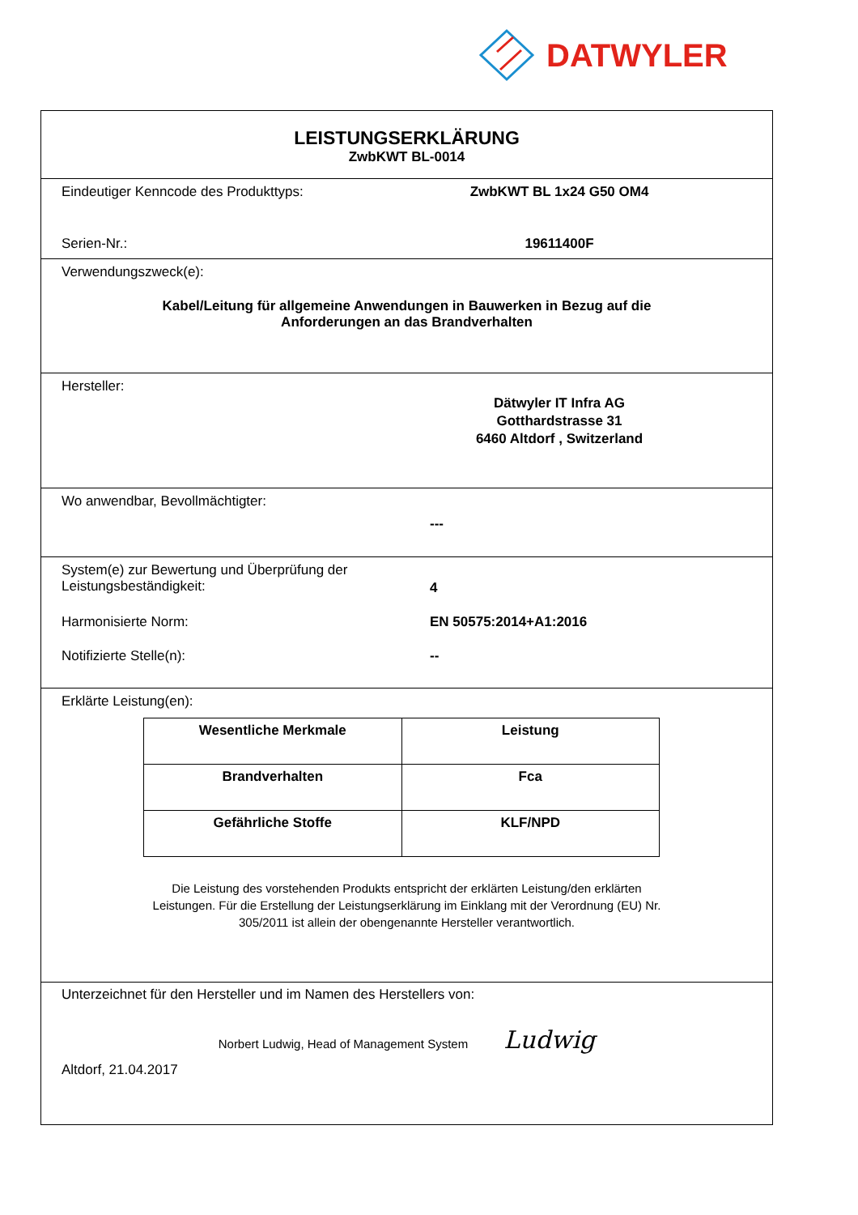DATWYLER
LEISTUNGSERKLÄRUNG
ZwbKWT BL-0014
Eindeutiger Kenncode des Produkttyps: ZwbKWT BL 1x24 G50 OM4
Serien-Nr.: 19611400F
Verwendungszweck(e):
Kabel/Leitung für allgemeine Anwendungen in Bauwerken in Bezug auf die
Anforderungen an das Brandverhalten
Hersteller:
Dätwyler IT Infra AG
Gotthardstrasse 31
6460 Altdorf , Switzerland
Wo anwendbar, Bevollmächtigter:
---
System(e) zur Bewertung und Überprüfung der
Leistungsbeständigkeit:
4
Harmonisierte Norm: EN 50575:2014+A1:2016
Notifizierte Stelle(n): --
Erklärte Leistung(en):
| Wesentliche Merkmale | Leistung |
| --- | --- |
| Brandverhalten | Fca |
| Gefährliche Stoffe | KLF/NPD |
Die Leistung des vorstehenden Produkts entspricht der erklärten Leistung/den erklärten
Leistungen. Für die Erstellung der Leistungserklärung im Einklang mit der Verordnung (EU) Nr.
305/2011 ist allein der obengenannte Hersteller verantwortlich.
Unterzeichnet für den Hersteller und im Namen des Herstellers von:
Norbert Ludwig, Head of Management System Ludwig
Altdorf, 21.04.2017